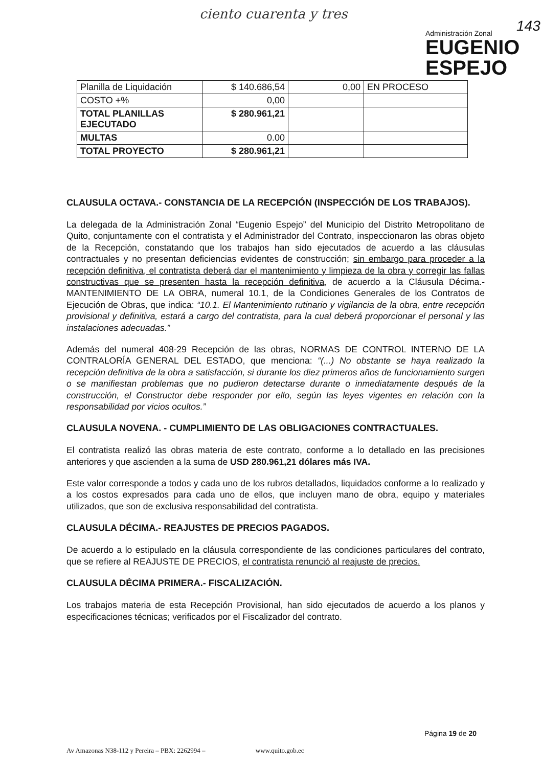ciento cuarenta y tres
143
Administración Zonal
EUGENIO
ESPEJO
| Planilla de Liquidación | $ 140.686,54 | 0,00 | EN PROCESO |
| COSTO +% | 0,00 | | |
| TOTAL PLANILLAS EJECUTADO | $ 280.961,21 | | |
| MULTAS | 0.00 | | |
| TOTAL PROYECTO | $ 280.961,21 | | |
CLAUSULA OCTAVA.- CONSTANCIA DE LA RECEPCIÓN (INSPECCIÓN DE LOS TRABAJOS).
La delegada de la Administración Zonal “Eugenio Espejo” del Municipio del Distrito Metropolitano de Quito, conjuntamente con el contratista y el Administrador del Contrato, inspeccionaron las obras objeto de la Recepción, constatando que los trabajos han sido ejecutados de acuerdo a las cláusulas contractuales y no presentan deficiencias evidentes de construcción; sin embargo para proceder a la recepción definitiva, el contratista deberá dar el mantenimiento y limpieza de la obra y corregir las fallas constructivas que se presenten hasta la recepción definitiva, de acuerdo a la Cláusula Décima.- MANTENIMIENTO DE LA OBRA, numeral 10.1, de la Condiciones Generales de los Contratos de Ejecución de Obras, que indica: “10.1. El Mantenimiento rutinario y vigilancia de la obra, entre recepción provisional y definitiva, estará a cargo del contratista, para la cual deberá proporcionar el personal y las instalaciones adecuadas.”
Además del numeral 408-29 Recepción de las obras, NORMAS DE CONTROL INTERNO DE LA CONTRALORÍA GENERAL DEL ESTADO, que menciona: “(...) No obstante se haya realizado la recepción definitiva de la obra a satisfacción, si durante los diez primeros años de funcionamiento surgen o se manifiestan problemas que no pudieron detectarse durante o inmediatamente después de la construcción, el Constructor debe responder por ello, según las leyes vigentes en relación con la responsabilidad por vicios ocultos.”
CLAUSULA NOVENA. - CUMPLIMIENTO DE LAS OBLIGACIONES CONTRACTUALES.
El contratista realizó las obras materia de este contrato, conforme a lo detallado en las precisiones anteriores y que ascienden a la suma de USD 280.961,21 dólares más IVA.
Este valor corresponde a todos y cada uno de los rubros detallados, liquidados conforme a lo realizado y a los costos expresados para cada uno de ellos, que incluyen mano de obra, equipo y materiales utilizados, que son de exclusiva responsabilidad del contratista.
CLAUSULA DÉCIMA.- REAJUSTES DE PRECIOS PAGADOS.
De acuerdo a lo estipulado en la cláusula correspondiente de las condiciones particulares del contrato, que se refiere al REAJUSTE DE PRECIOS, el contratista renunció al reajuste de precios.
CLAUSULA DÉCIMA PRIMERA.- FISCALIZACIÓN.
Los trabajos materia de esta Recepción Provisional, han sido ejecutados de acuerdo a los planos y especificaciones técnicas; verificados por el Fiscalizador del contrato.
Página 19 de 20
Av Amazonas N38-112 y Pereira – PBX: 2262994 – www.quito.gob.ec